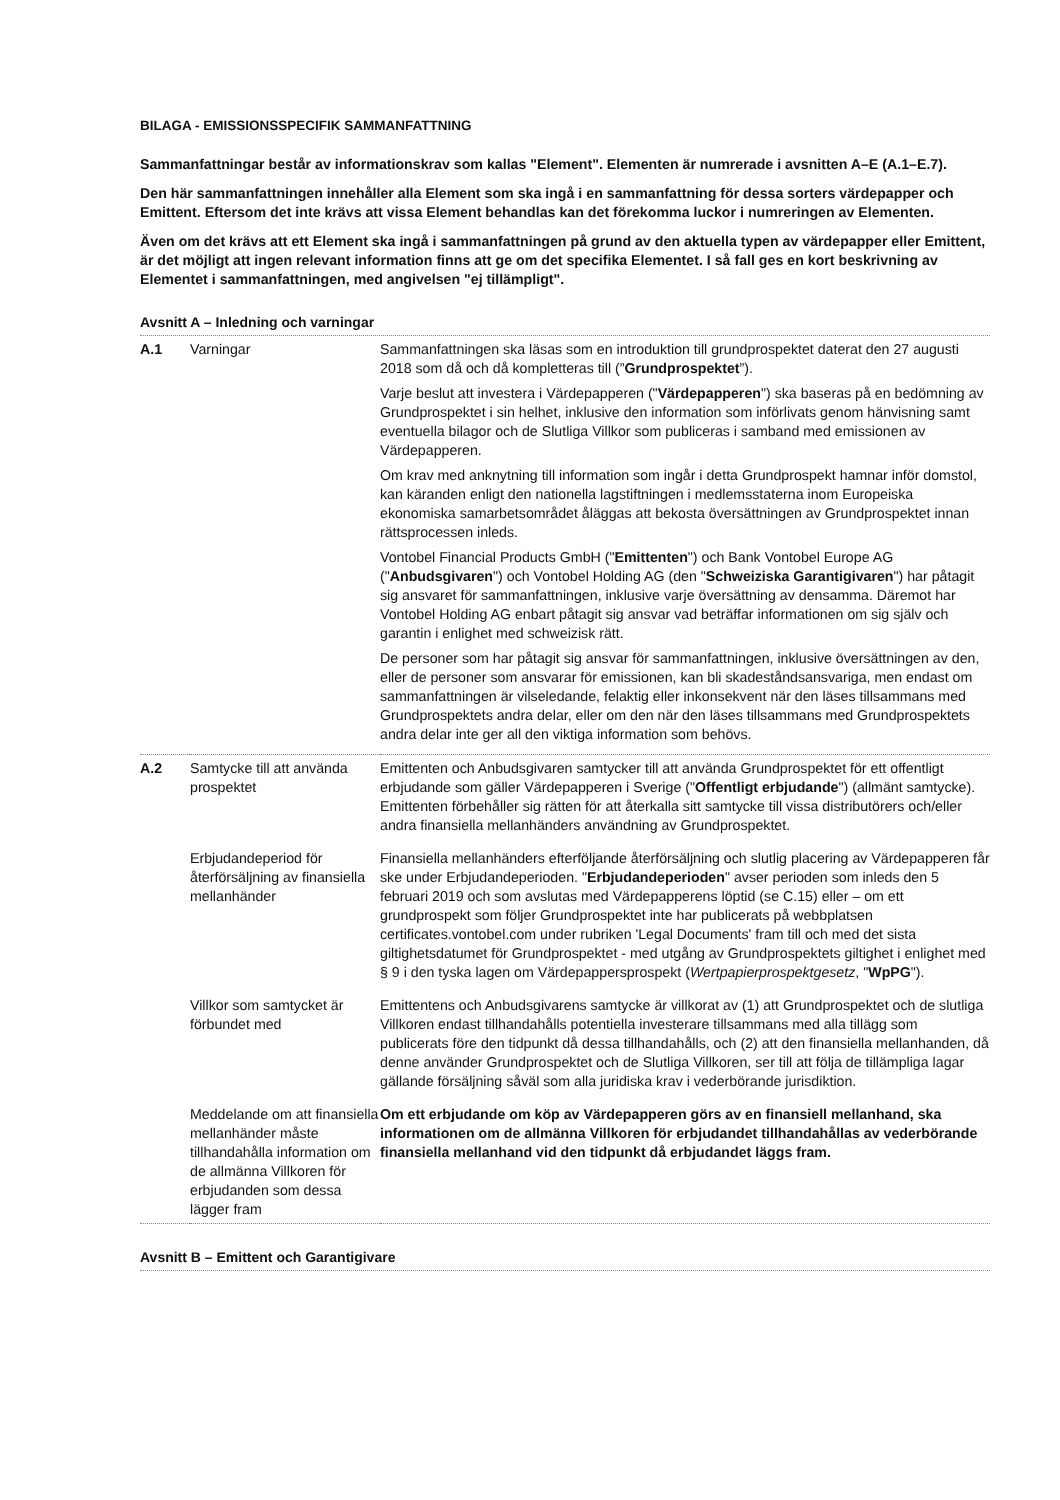BILAGA - EMISSIONSSPECIFIK SAMMANFATTNING
Sammanfattningar består av informationskrav som kallas "Element". Elementen är numrerade i avsnitten A–E (A.1–E.7).
Den här sammanfattningen innehåller alla Element som ska ingå i en sammanfattning för dessa sorters värdepapper och Emittent. Eftersom det inte krävs att vissa Element behandlas kan det förekomma luckor i numreringen av Elementen.
Även om det krävs att ett Element ska ingå i sammanfattningen på grund av den aktuella typen av värdepapper eller Emittent, är det möjligt att ingen relevant information finns att ge om det specifika Elementet. I så fall ges en kort beskrivning av Elementet i sammanfattningen, med angivelsen "ej tillämpligt".
Avsnitt A – Inledning och varningar
| A.1 | Varningar | Sammanfattningen ska läsas som en introduktion till grundprospektet daterat den 27 augusti 2018 som då och då kompletteras till (” Grundprospektet ”). Varje beslut att investera i Värdepapperen (" Värdepapperen ") ska baseras på en bedömning av Grundprospektet i sin helhet, inklusive den information som införlivats genom hänvisning samt eventuella bilagor och de Slutliga Villkor som publiceras i samband med emissionen av Värdepapperen. Om krav med anknytning till information som ingår i detta Grundprospekt hamnar inför domstol, kan käranden enligt den nationella lagstiftningen i medlemsstaterna inom Europeiska ekonomiska samarbetsområdet åläggas att bekosta översättningen av Grundprospektet innan rättsprocessen inleds. Vontobel Financial Products GmbH (" Emittenten ") och Bank Vontobel Europe AG (" Anbudsgivaren ") och Vontobel Holding AG (den " Schweiziska Garantigivaren ") har påtagit sig ansvaret för sammanfattningen, inklusive varje översättning av densamma. Däremot har Vontobel Holding AG enbart påtagit sig ansvar vad beträffar informationen om sig själv och garantin i enlighet med schweizisk rätt. De personer som har påtagit sig ansvar för sammanfattningen, inklusive översättningen av den, eller de personer som ansvarar för emissionen, kan bli skadeståndsansvariga, men endast om sammanfattningen är vilseledande, felaktig eller inkonsekvent när den läses tillsammans med Grundprospektets andra delar, eller om den när den läses tillsammans med Grundprospektets andra delar inte ger all den viktiga information som behövs. |
| A.2 | Samtycke till att använda prospektet | Emittenten och Anbudsgivaren samtycker till att använda Grundprospektet för ett offentligt erbjudande som gäller Värdepapperen i Sverige (" Offentligt erbjudande ") (allmänt samtycke). Emittenten förbehåller sig rätten för att återkalla sitt samtycke till vissa distributörers och/eller andra finansiella mellanhänders användning av Grundprospektet. |
| | Erbjudandeperiod för återförsäljning av finansiella mellanhänder | Finansiella mellanhänders efterföljande återförsäljning och slutlig placering av Värdepapperen får ske under Erbjudandeperioden. " Erbjudandeperioden " avser perioden som inleds den 5 februari 2019 och som avslutas med Värdepapperens löptid (se C.15) eller – om ett grundprospekt som följer Grundprospektet inte har publicerats på webbplatsen certificates.vontobel.com under rubriken 'Legal Documents' fram till och med det sista giltighetsdatumet för Grundprospektet - med utgång av Grundprospektets giltighet i enlighet med § 9 i den tyska lagen om Värdepappersprospekt ( Wertpapierprospektgesetz , " WpPG "). |
| | Villkor som samtycket är förbundet med | Emittentens och Anbudsgivarens samtycke är villkorat av (1) att Grundprospektet och de slutliga Villkoren endast tillhandahålls potentiella investerare tillsammans med alla tillägg som publicerats före den tidpunkt då dessa tillhandahålls, och (2) att den finansiella mellanhanden, då denne använder Grundprospektet och de Slutliga Villkoren, ser till att följa de tillämpliga lagar gällande försäljning såväl som alla juridiska krav i vederbörande jurisdiktion. |
| | Meddelande om att finansiella mellanhänder måste tillhandahålla information om de allmänna Villkoren för erbjudanden som dessa lägger fram | Om ett erbjudande om köp av Värdepapperen görs av en finansiell mellanhand, ska informationen om de allmänna Villkoren för erbjudandet tillhandahållas av vederbörande finansiella mellanhand vid den tidpunkt då erbjudandet läggs fram. |
Avsnitt B – Emittent och Garantigivare